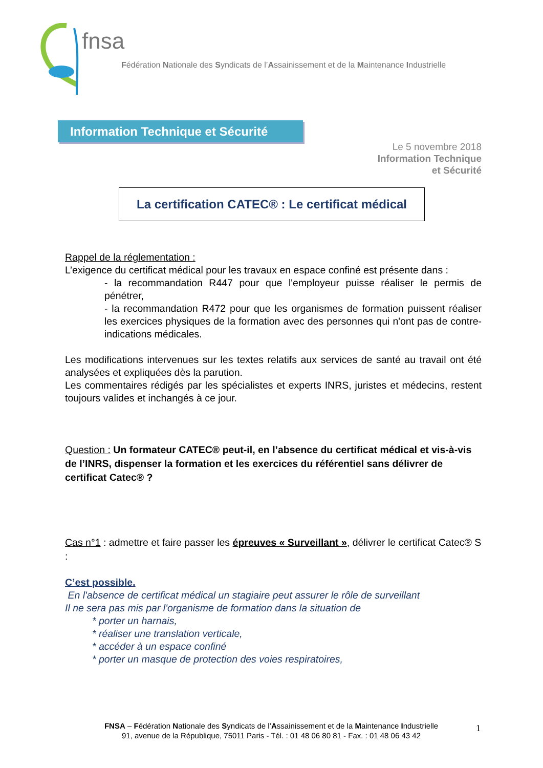fnsa
Fédération Nationale des Syndicats de l’Assainissement et de la Maintenance Industrielle
Information Technique et Sécurité
Le 5 novembre 2018
Information Technique
et Sécurité
La certification CATEC® : Le certificat médical
Rappel de la réglementation :
L’exigence du certificat médical pour les travaux en espace confiné est présente dans :
- la recommandation R447 pour que l'employeur puisse réaliser le permis de pénétrer,
- la recommandation R472 pour que les organismes de formation puissent réaliser les exercices physiques de la formation avec des personnes qui n'ont pas de contre-indications médicales.
Les modifications intervenues sur les textes relatifs aux services de santé au travail ont été analysées et expliquées dès la parution.
Les commentaires rédigés par les spécialistes et experts INRS, juristes et médecins, restent toujours valides et inchangés à ce jour.
Question : Un formateur CATEC® peut-il, en l’absence du certificat médical et vis-à-vis de l’INRS, dispenser la formation et les exercices du référentiel sans délivrer de certificat Catec® ?
Cas n°1 : admettre et faire passer les épreuves « Surveillant », délivrer le certificat Catec® S :
C’est possible.
En l'absence de certificat médical un stagiaire peut assurer le rôle de surveillant
Il ne sera pas mis par l'organisme de formation dans la situation de
* porter un harnais,
* réaliser une translation verticale,
* accéder à un espace confiné
* porter un masque de protection des voies respiratoires,
FNSA – Fédération Nationale des Syndicats de l’Assainissement et de la Maintenance Industrielle
91, avenue de la République, 75011 Paris - Tél. : 01 48 06 80 81 - Fax. : 01 48 06 43 42
1